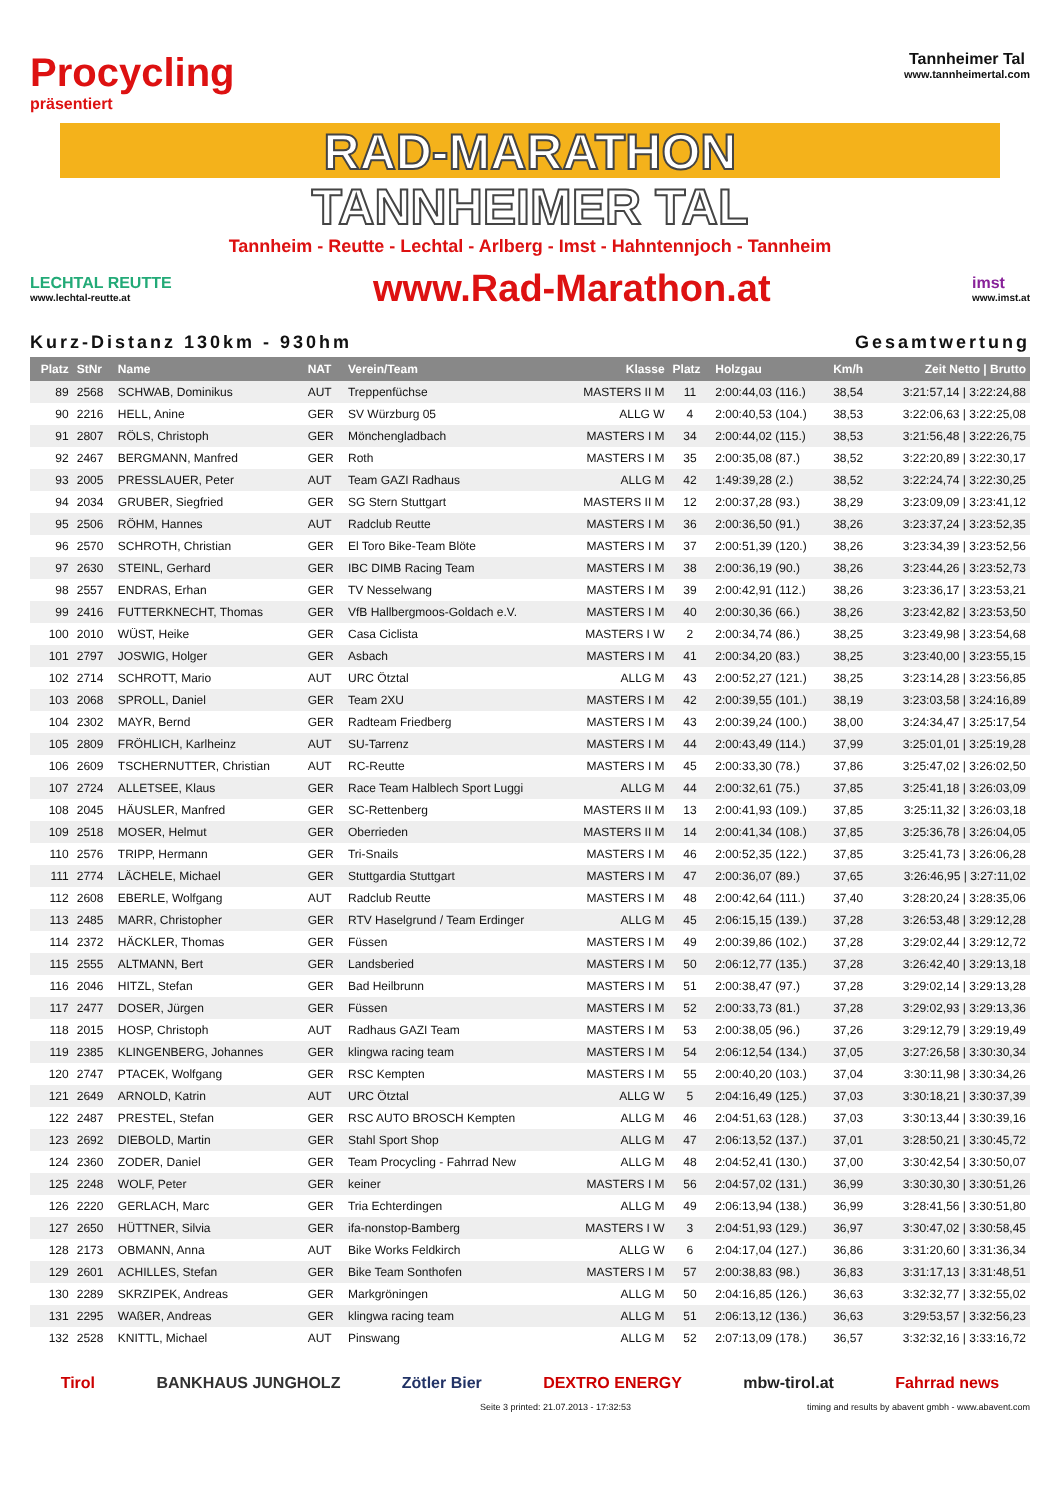Procycling
präsentiert
Tannheimer Tal
www.tannheimertal.com
RAD-MARATHON
TANNHEIMER TAL
Tannheim - Reutte - Lechtal - Arlberg - Imst - Hahntennjoch - Tannheim
LECHTAL REUTTE
www.lechtal-reutte.at
www.Rad-Marathon.at
imst
www.imst.at
Kurz-Distanz 130km - 930hm Gesamtwertung
| Platz | StNr | Name | NAT | Verein/Team | Klasse | Platz | Holzgau | Km/h | Zeit Netto / Brutto |
| --- | --- | --- | --- | --- | --- | --- | --- | --- | --- |
| 89 | 2568 | SCHWAB, Dominikus | AUT | Treppenfüchse | MASTERS II M | 11 | 2:00:44,03 (116.) | 38,54 | 3:21:57,14 / 3:22:24,88 |
| 90 | 2216 | HELL, Anine | GER | SV Würzburg 05 | ALLG W | 4 | 2:00:40,53 (104.) | 38,53 | 3:22:06,63 / 3:22:25,08 |
| 91 | 2807 | RÖLS, Christoph | GER | Mönchengladbach | MASTERS I M | 34 | 2:00:44,02 (115.) | 38,53 | 3:21:56,48 / 3:22:26,75 |
| 92 | 2467 | BERGMANN, Manfred | GER | Roth | MASTERS I M | 35 | 2:00:35,08 (87.) | 38,52 | 3:22:20,89 / 3:22:30,17 |
| 93 | 2005 | PRESSLAUER, Peter | AUT | Team GAZI Radhaus | ALLG M | 42 | 1:49:39,28 (2.) | 38,52 | 3:22:24,74 / 3:22:30,25 |
| 94 | 2034 | GRUBER, Siegfried | GER | SG Stern Stuttgart | MASTERS II M | 12 | 2:00:37,28 (93.) | 38,29 | 3:23:09,09 / 3:23:41,12 |
| 95 | 2506 | RÖHM, Hannes | AUT | Radclub Reutte | MASTERS I M | 36 | 2:00:36,50 (91.) | 38,26 | 3:23:37,24 / 3:23:52,35 |
| 96 | 2570 | SCHROTH, Christian | GER | El Toro Bike-Team Blöte | MASTERS I M | 37 | 2:00:51,39 (120.) | 38,26 | 3:23:34,39 / 3:23:52,56 |
| 97 | 2630 | STEINL, Gerhard | GER | IBC DIMB Racing Team | MASTERS I M | 38 | 2:00:36,19 (90.) | 38,26 | 3:23:44,26 / 3:23:52,73 |
| 98 | 2557 | ENDRAS, Erhan | GER | TV Nesselwang | MASTERS I M | 39 | 2:00:42,91 (112.) | 38,26 | 3:23:36,17 / 3:23:53,21 |
| 99 | 2416 | FUTTERKNECHT, Thomas | GER | VfB Hallbergmoos-Goldach e.V. | MASTERS I M | 40 | 2:00:30,36 (66.) | 38,26 | 3:23:42,82 / 3:23:53,50 |
| 100 | 2010 | WÜST, Heike | GER | Casa Ciclista | MASTERS I W | 2 | 2:00:34,74 (86.) | 38,25 | 3:23:49,98 / 3:23:54,68 |
| 101 | 2797 | JOSWIG, Holger | GER | Asbach | MASTERS I M | 41 | 2:00:34,20 (83.) | 38,25 | 3:23:40,00 / 3:23:55,15 |
| 102 | 2714 | SCHROTT, Mario | AUT | URC Ötztal | ALLG M | 43 | 2:00:52,27 (121.) | 38,25 | 3:23:14,28 / 3:23:56,85 |
| 103 | 2068 | SPROLL, Daniel | GER | Team 2XU | MASTERS I M | 42 | 2:00:39,55 (101.) | 38,19 | 3:23:03,58 / 3:24:16,89 |
| 104 | 2302 | MAYR, Bernd | GER | Radteam Friedberg | MASTERS I M | 43 | 2:00:39,24 (100.) | 38,00 | 3:24:34,47 / 3:25:17,54 |
| 105 | 2809 | FRÖHLICH, Karlheinz | AUT | SU-Tarrenz | MASTERS I M | 44 | 2:00:43,49 (114.) | 37,99 | 3:25:01,01 / 3:25:19,28 |
| 106 | 2609 | TSCHERNUTTER, Christian | AUT | RC-Reutte | MASTERS I M | 45 | 2:00:33,30 (78.) | 37,86 | 3:25:47,02 / 3:26:02,50 |
| 107 | 2724 | ALLETSEE, Klaus | GER | Race Team Halblech Sport Luggi | ALLG M | 44 | 2:00:32,61 (75.) | 37,85 | 3:25:41,18 / 3:26:03,09 |
| 108 | 2045 | HÄUSLER, Manfred | GER | SC-Rettenberg | MASTERS II M | 13 | 2:00:41,93 (109.) | 37,85 | 3:25:11,32 / 3:26:03,18 |
| 109 | 2518 | MOSER, Helmut | GER | Oberrieden | MASTERS II M | 14 | 2:00:41,34 (108.) | 37,85 | 3:25:36,78 / 3:26:04,05 |
| 110 | 2576 | TRIPP, Hermann | GER | Tri-Snails | MASTERS I M | 46 | 2:00:52,35 (122.) | 37,85 | 3:25:41,73 / 3:26:06,28 |
| 111 | 2774 | LÄCHELE, Michael | GER | Stuttgardia Stuttgart | MASTERS I M | 47 | 2:00:36,07 (89.) | 37,65 | 3:26:46,95 / 3:27:11,02 |
| 112 | 2608 | EBERLE, Wolfgang | AUT | Radclub Reutte | MASTERS I M | 48 | 2:00:42,64 (111.) | 37,40 | 3:28:20,24 / 3:28:35,06 |
| 113 | 2485 | MARR, Christopher | GER | RTV Haselgrund / Team Erdinger | ALLG M | 45 | 2:06:15,15 (139.) | 37,28 | 3:26:53,48 / 3:29:12,28 |
| 114 | 2372 | HÄCKLER, Thomas | GER | Füssen | MASTERS I M | 49 | 2:00:39,86 (102.) | 37,28 | 3:29:02,44 / 3:29:12,72 |
| 115 | 2555 | ALTMANN, Bert | GER | Landsberied | MASTERS I M | 50 | 2:06:12,77 (135.) | 37,28 | 3:26:42,40 / 3:29:13,18 |
| 116 | 2046 | HITZL, Stefan | GER | Bad Heilbrunn | MASTERS I M | 51 | 2:00:38,47 (97.) | 37,28 | 3:29:02,14 / 3:29:13,28 |
| 117 | 2477 | DOSER, Jürgen | GER | Füssen | MASTERS I M | 52 | 2:00:33,73 (81.) | 37,28 | 3:29:02,93 / 3:29:13,36 |
| 118 | 2015 | HOSP, Christoph | AUT | Radhaus GAZI Team | MASTERS I M | 53 | 2:00:38,05 (96.) | 37,26 | 3:29:12,79 / 3:29:19,49 |
| 119 | 2385 | KLINGENBERG, Johannes | GER | klingwa racing team | MASTERS I M | 54 | 2:06:12,54 (134.) | 37,05 | 3:27:26,58 / 3:30:30,34 |
| 120 | 2747 | PTACEK, Wolfgang | GER | RSC Kempten | MASTERS I M | 55 | 2:00:40,20 (103.) | 37,04 | 3:30:11,98 / 3:30:34,26 |
| 121 | 2649 | ARNOLD, Katrin | AUT | URC Ötztal | ALLG W | 5 | 2:04:16,49 (125.) | 37,03 | 3:30:18,21 / 3:30:37,39 |
| 122 | 2487 | PRESTEL, Stefan | GER | RSC AUTO BROSCH Kempten | ALLG M | 46 | 2:04:51,63 (128.) | 37,03 | 3:30:13,44 / 3:30:39,16 |
| 123 | 2692 | DIEBOLD, Martin | GER | Stahl Sport Shop | ALLG M | 47 | 2:06:13,52 (137.) | 37,01 | 3:28:50,21 / 3:30:45,72 |
| 124 | 2360 | ZODER, Daniel | GER | Team Procycling - Fahrrad New | ALLG M | 48 | 2:04:52,41 (130.) | 37,00 | 3:30:42,54 / 3:30:50,07 |
| 125 | 2248 | WOLF, Peter | GER | keiner | MASTERS I M | 56 | 2:04:57,02 (131.) | 36,99 | 3:30:30,30 / 3:30:51,26 |
| 126 | 2220 | GERLACH, Marc | GER | Tria Echterdingen | ALLG M | 49 | 2:06:13,94 (138.) | 36,99 | 3:28:41,56 / 3:30:51,80 |
| 127 | 2650 | HÜTTNER, Silvia | GER | ifa-nonstop-Bamberg | MASTERS I W | 3 | 2:04:51,93 (129.) | 36,97 | 3:30:47,02 / 3:30:58,45 |
| 128 | 2173 | OBMANN, Anna | AUT | Bike Works Feldkirch | ALLG W | 6 | 2:04:17,04 (127.) | 36,86 | 3:31:20,60 / 3:31:36,34 |
| 129 | 2601 | ACHILLES, Stefan | GER | Bike Team Sonthofen | MASTERS I M | 57 | 2:00:38,83 (98.) | 36,83 | 3:31:17,13 / 3:31:48,51 |
| 130 | 2289 | SKRZIPEK, Andreas | GER | Markgröningen | ALLG M | 50 | 2:04:16,85 (126.) | 36,63 | 3:32:32,77 / 3:32:55,02 |
| 131 | 2295 | WAßER, Andreas | GER | klingwa racing team | ALLG M | 51 | 2:06:13,12 (136.) | 36,63 | 3:29:53,57 / 3:32:56,23 |
| 132 | 2528 | KNITTL, Michael | AUT | Pinswang | ALLG M | 52 | 2:07:13,09 (178.) | 36,57 | 3:32:32,16 / 3:33:16,72 |
Tirol BANKHAUS JUNGHOLZ Zötler Bier DEXTRO ENERGY mbw-tirol.at Fahrrad news
Seite 3 printed: 21.07.2013 - 17:32:53 timing and results by abavent gmbh - www.abavent.com